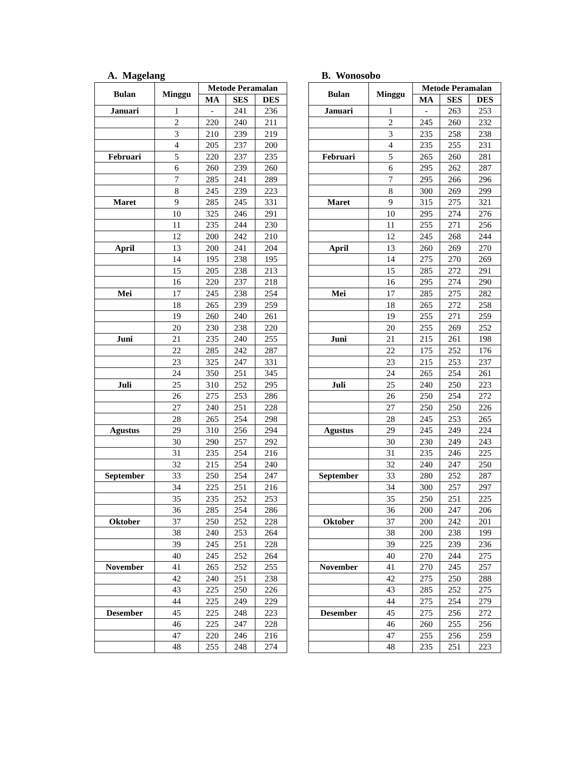A. Magelang
| Bulan | Minggu | Metode Peramalan | | |
| --- | --- | --- | --- | --- |
| | | MA | SES | DES |
| Januari | 1 | - | 241 | 236 |
| | 2 | 220 | 240 | 211 |
| | 3 | 210 | 239 | 219 |
| | 4 | 205 | 237 | 200 |
| Februari | 5 | 220 | 237 | 235 |
| | 6 | 260 | 239 | 260 |
| | 7 | 285 | 241 | 289 |
| | 8 | 245 | 239 | 223 |
| Maret | 9 | 285 | 245 | 331 |
| | 10 | 325 | 246 | 291 |
| | 11 | 235 | 244 | 230 |
| | 12 | 200 | 242 | 210 |
| April | 13 | 200 | 241 | 204 |
| | 14 | 195 | 238 | 195 |
| | 15 | 205 | 238 | 213 |
| | 16 | 220 | 237 | 218 |
| Mei | 17 | 245 | 238 | 254 |
| | 18 | 265 | 239 | 259 |
| | 19 | 260 | 240 | 261 |
| | 20 | 230 | 238 | 220 |
| Juni | 21 | 235 | 240 | 255 |
| | 22 | 285 | 242 | 287 |
| | 23 | 325 | 247 | 331 |
| | 24 | 350 | 251 | 345 |
| Juli | 25 | 310 | 252 | 295 |
| | 26 | 275 | 253 | 286 |
| | 27 | 240 | 251 | 228 |
| | 28 | 265 | 254 | 298 |
| Agustus | 29 | 310 | 256 | 294 |
| | 30 | 290 | 257 | 292 |
| | 31 | 235 | 254 | 216 |
| | 32 | 215 | 254 | 240 |
| September | 33 | 250 | 254 | 247 |
| | 34 | 225 | 251 | 216 |
| | 35 | 235 | 252 | 253 |
| | 36 | 285 | 254 | 286 |
| Oktober | 37 | 250 | 252 | 228 |
| | 38 | 240 | 253 | 264 |
| | 39 | 245 | 251 | 228 |
| | 40 | 245 | 252 | 264 |
| November | 41 | 265 | 252 | 255 |
| | 42 | 240 | 251 | 238 |
| | 43 | 225 | 250 | 226 |
| | 44 | 225 | 249 | 229 |
| Desember | 45 | 225 | 248 | 223 |
| | 46 | 225 | 247 | 228 |
| | 47 | 220 | 246 | 216 |
| | 48 | 255 | 248 | 274 |
B. Wonosobo
| Bulan | Minggu | Metode Peramalan | | |
| --- | --- | --- | --- | --- |
| | | MA | SES | DES |
| Januari | 1 | - | 263 | 253 |
| | 2 | 245 | 260 | 232 |
| | 3 | 235 | 258 | 238 |
| | 4 | 235 | 255 | 231 |
| Februari | 5 | 265 | 260 | 281 |
| | 6 | 295 | 262 | 287 |
| | 7 | 295 | 266 | 296 |
| | 8 | 300 | 269 | 299 |
| Maret | 9 | 315 | 275 | 321 |
| | 10 | 295 | 274 | 276 |
| | 11 | 255 | 271 | 256 |
| | 12 | 245 | 268 | 244 |
| April | 13 | 260 | 269 | 270 |
| | 14 | 275 | 270 | 269 |
| | 15 | 285 | 272 | 291 |
| | 16 | 295 | 274 | 290 |
| Mei | 17 | 285 | 275 | 282 |
| | 18 | 265 | 272 | 258 |
| | 19 | 255 | 271 | 259 |
| | 20 | 255 | 269 | 252 |
| Juni | 21 | 215 | 261 | 198 |
| | 22 | 175 | 252 | 176 |
| | 23 | 215 | 253 | 237 |
| | 24 | 265 | 254 | 261 |
| Juli | 25 | 240 | 250 | 223 |
| | 26 | 250 | 254 | 272 |
| | 27 | 250 | 250 | 226 |
| | 28 | 245 | 253 | 265 |
| Agustus | 29 | 245 | 249 | 224 |
| | 30 | 230 | 249 | 243 |
| | 31 | 235 | 246 | 225 |
| | 32 | 240 | 247 | 250 |
| September | 33 | 280 | 252 | 287 |
| | 34 | 300 | 257 | 297 |
| | 35 | 250 | 251 | 225 |
| | 36 | 200 | 247 | 206 |
| Oktober | 37 | 200 | 242 | 201 |
| | 38 | 200 | 238 | 199 |
| | 39 | 225 | 239 | 236 |
| | 40 | 270 | 244 | 275 |
| November | 41 | 270 | 245 | 257 |
| | 42 | 275 | 250 | 288 |
| | 43 | 285 | 252 | 275 |
| | 44 | 275 | 254 | 279 |
| Desember | 45 | 275 | 256 | 272 |
| | 46 | 260 | 255 | 256 |
| | 47 | 255 | 256 | 259 |
| | 48 | 235 | 251 | 223 |